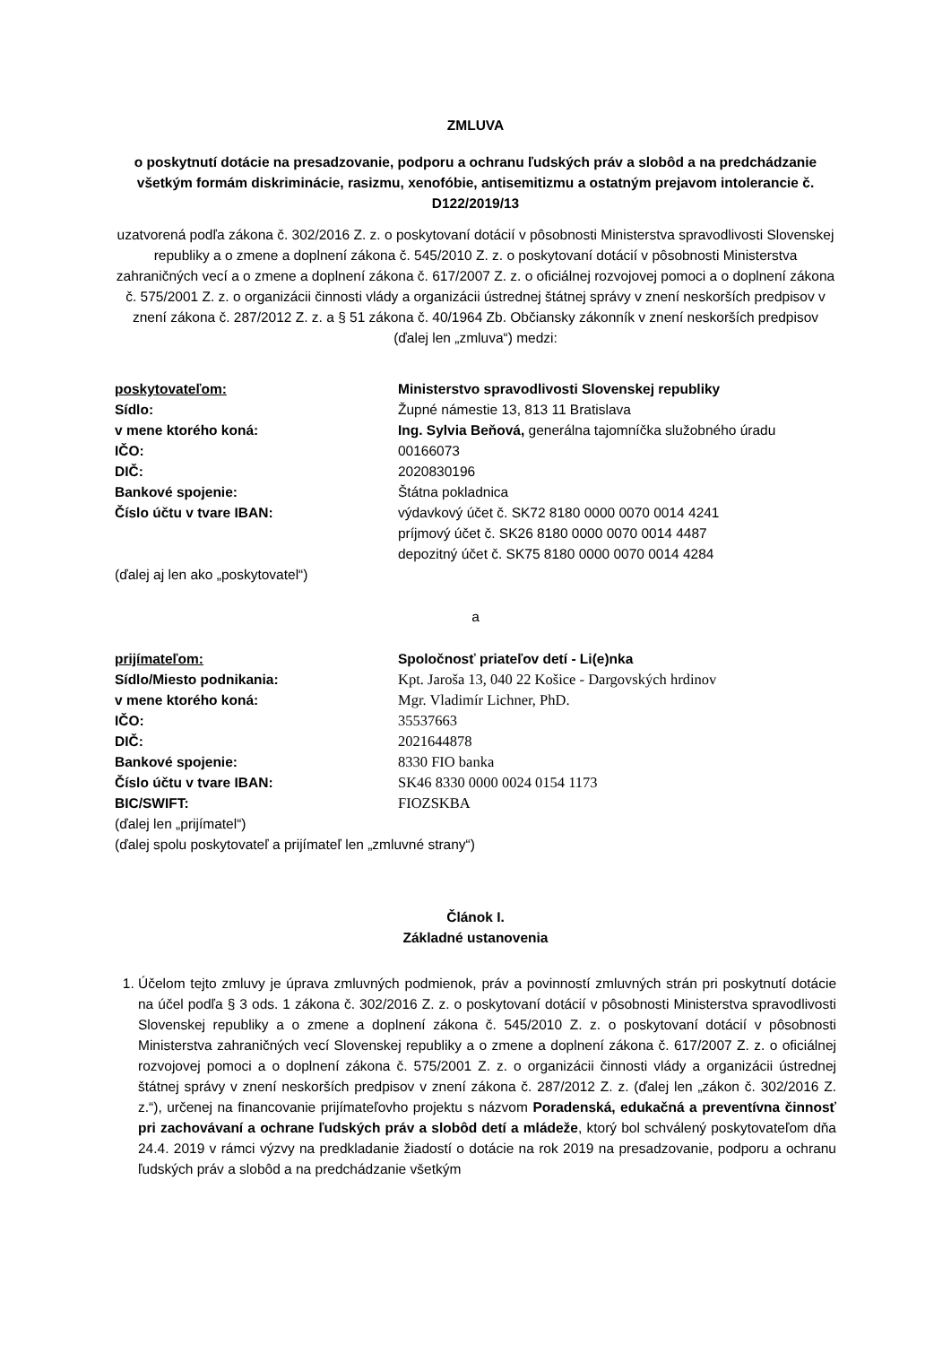ZMLUVA
o poskytnutí dotácie na presadzovanie, podporu a ochranu ľudských práv a slobôd a na predchádzanie všetkým formám diskriminácie, rasizmu, xenofóbie, antisemitizmu a ostatným prejavom intolerancie č. D122/2019/13
uzatvorená podľa zákona č. 302/2016 Z. z. o poskytovaní dotácií v pôsobnosti Ministerstva spravodlivosti Slovenskej republiky a o zmene a doplnení zákona č. 545/2010 Z. z. o poskytovaní dotácií v pôsobnosti Ministerstva zahraničných vecí a o zmene a doplnení zákona č. 617/2007 Z. z. o oficiálnej rozvojovej pomoci a o doplnení zákona č. 575/2001 Z. z. o organizácii činnosti vlády a organizácii ústrednej štátnej správy v znení neskorších predpisov v znení zákona č. 287/2012 Z. z. a § 51 zákona č. 40/1964 Zb. Občiansky zákonník v znení neskorších predpisov (ďalej len „zmluva“) medzi:
| poskytovateľom: | Ministerstvo spravodlivosti Slovenskej republiky |
| Sídlo: | Župné námestie 13, 813 11 Bratislava |
| v mene ktorého koná: | Ing. Sylvia Beňová, generálna tajomníčka služobného úradu |
| IČO: | 00166073 |
| DIČ: | 2020830196 |
| Bankové spojenie: | Štátna pokladnica |
| Číslo účtu v tvare IBAN: | výdavkový účet č. SK72 8180 0000 0070 0014 4241 príjmový účet č. SK26 8180 0000 0070 0014 4487 depozitný účet č. SK75 8180 0000 0070 0014 4284 |
(ďalej aj len ako „poskytovatel“)
a
| prijímateľom: | Spoločnosť priateľov detí - Li(e)nka |
| Sídlo/Miesto podnikania: | Kpt. Jaroša 13, 040 22 Košice - Dargovských hrdinov |
| v mene ktorého koná: | Mgr. Vladimír Lichner, PhD. |
| IČO: | 35537663 |
| DIČ: | 2021644878 |
| Bankové spojenie: | 8330 FIO banka |
| Číslo účtu v tvare IBAN: | SK46 8330 0000 0024 0154 1173 |
| BIC/SWIFT: | FIOZSKBA |
(ďalej len „prijímatel“)
(ďalej spolu poskytovateľ a prijímateľ len „zmluvné strany“)
Článok I.
Základné ustanovenia
1. Účelom tejto zmluvy je úprava zmluvných podmienok, práv a povinností zmluvných strán pri poskytnutí dotácie na účel podľa § 3 ods. 1 zákona č. 302/2016 Z. z. o poskytovaní dotácií v pôsobnosti Ministerstva spravodlivosti Slovenskej republiky a o zmene a doplnení zákona č. 545/2010 Z. z. o poskytovaní dotácií v pôsobnosti Ministerstva zahraničných vecí Slovenskej republiky a o zmene a doplnení zákona č. 617/2007 Z. z. o oficiálnej rozvojovej pomoci a o doplnení zákona č. 575/2001 Z. z. o organizácii činnosti vlády a organizácii ústrednej štátnej správy v znení neskorších predpisov v znení zákona č. 287/2012 Z. z. (ďalej len „zákon č. 302/2016 Z. z.“), určenej na financovanie prijímateľovho projektu s názvom Poradenská, edukačná a preventívna činnosť pri zachovávaní a ochrane ľudských práv a slobôd detí a mládeže, ktorý bol schválený poskytovateľom dňa 24.4. 2019 v rámci výzvy na predkladanie žiadostí o dotácie na rok 2019 na presadzovanie, podporu a ochranu ľudských práv a slobôd a na predchádzanie všetkým